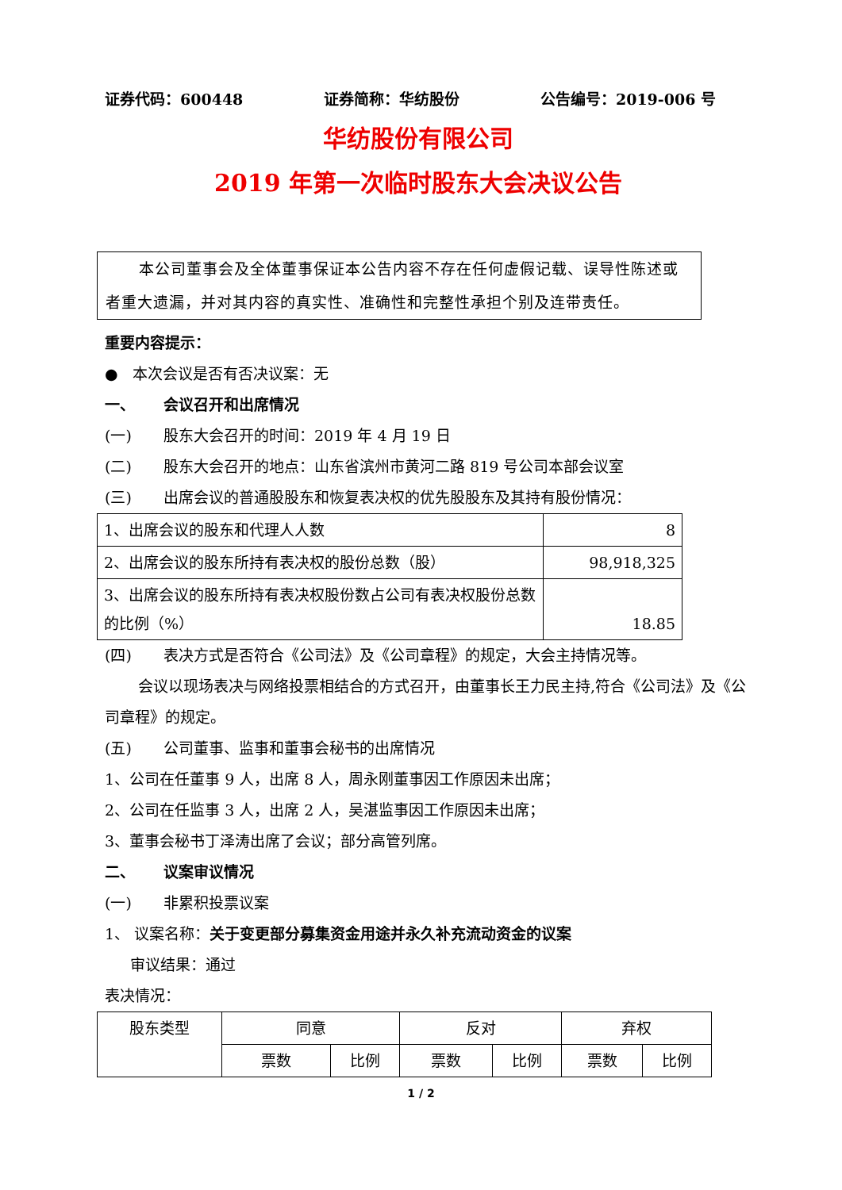证券代码：600448 证券简称：华纺股份 公告编号：2019-006 号
华纺股份有限公司
2019 年第一次临时股东大会决议公告
本公司董事会及全体董事保证本公告内容不存在任何虚假记载、误导性陈述或者重大遗漏，并对其内容的真实性、准确性和完整性承担个别及连带责任。
重要内容提示：
● 本次会议是否有否决议案：无
一、 会议召开和出席情况
(一) 股东大会召开的时间：2019 年 4 月 19 日
(二) 股东大会召开的地点：山东省滨州市黄河二路 819 号公司本部会议室
(三) 出席会议的普通股股东和恢复表决权的优先股股东及其持有股份情况：
| 1、出席会议的股东和代理人人数 | 8 |
| 2、出席会议的股东所持有表决权的股份总数（股） | 98,918,325 |
| 3、出席会议的股东所持有表决权股份数占公司有表决权股份总数的比例（%） | 18.85 |
(四) 表决方式是否符合《公司法》及《公司章程》的规定，大会主持情况等。
会议以现场表决与网络投票相结合的方式召开，由董事长王力民主持,符合《公司法》及《公司章程》的规定。
(五) 公司董事、监事和董事会秘书的出席情况
1、公司在任董事 9 人，出席 8 人，周永刚董事因工作原因未出席；
2、公司在任监事 3 人，出席 2 人，吴湛监事因工作原因未出席；
3、董事会秘书丁泽涛出席了会议；部分高管列席。
二、 议案审议情况
(一) 非累积投票议案
1、 议案名称：关于变更部分募集资金用途并永久补充流动资金的议案
审议结果：通过
表决情况：
| 股东类型 | 同意 | | 反对 | | 弃权 | |
| | 票数 | 比例 | 票数 | 比例 | 票数 | 比例 |
1 / 2